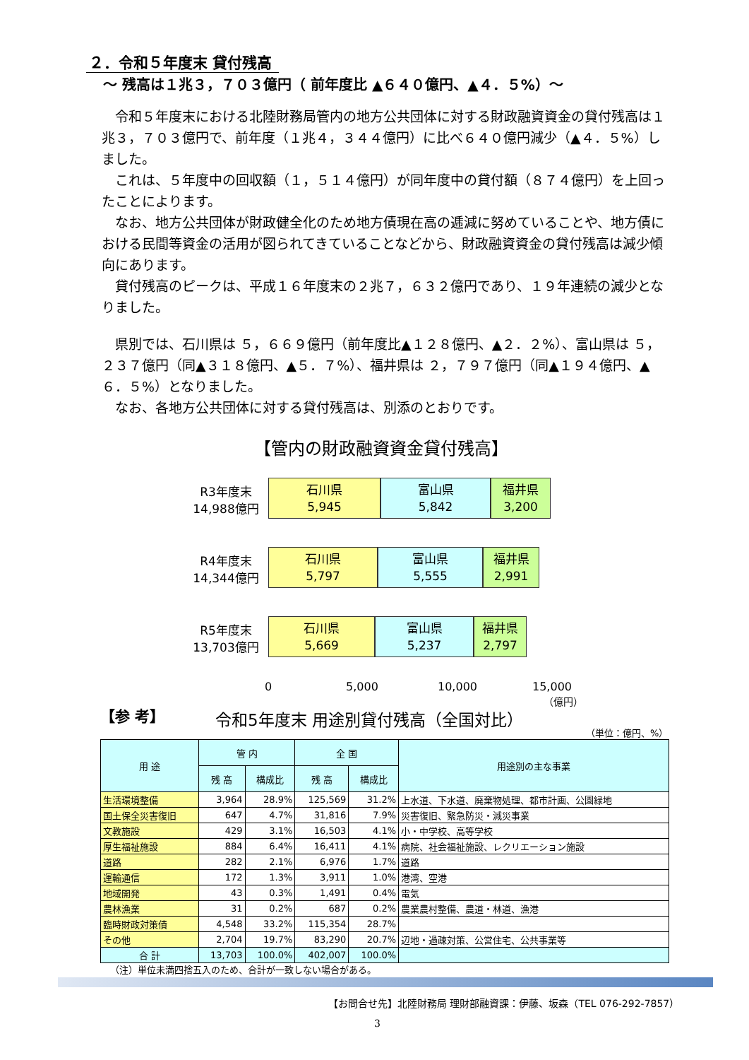２．令和５年度末 貸付残高
～ 残高は１兆３，７０３億円（ 前年度比 ▲６４０億円、▲４．５%）～
令和５年度末における北陸財務局管内の地方公共団体に対する財政融資資金の貸付残高は１兆３，７０３億円で、前年度（１兆４，３４４億円）に比べ６４０億円減少（▲４．５%）しました。
これは、５年度中の回収額（１，５１４億円）が同年度中の貸付額（８７４億円）を上回ったことによります。
なお、地方公共団体が財政健全化のため地方債現在高の逓減に努めていることや、地方債における民間等資金の活用が図られてきていることなどから、財政融資資金の貸付残高は減少傾向にあります。
貸付残高のピークは、平成１６年度末の２兆７，６３２億円であり、１９年連続の減少となりました。
県別では、石川県は ５，６６９億円（前年度比▲１２８億円、▲２．２%）、富山県は ５，２３７億円（同▲３１８億円、▲５．７%）、福井県は ２，７９７億円（同▲１９４億円、▲６．５%）となりました。
なお、各地方公共団体に対する貸付残高は、別添のとおりです。
【管内の財政融資資金貸付残高】
R3年度末
14,988億円
石川県
5,945
富山県
5,842
福井県
3,200
R4年度末
14,344億円
石川県
5,797
富山県
5,555
福井県
2,991
R5年度末
13,703億円
石川県
5,669
富山県
5,237
福井県
2,797
0 5,000 10,000 15,000
（億円）
【参 考】
令和5年度末 用途別貸付残高（全国対比）
（単位：億円、%）
| 用 途 | 管 内 | | 全 国 | | 用途別の主な事業 |
| --- | --- | --- | --- | --- | --- |
| | 残 高 | 構成比 | 残 高 | 構成比 | |
| 生活環境整備 | 3,964 | 28.9% | 125,569 | 31.2% | 上水道、下水道、廃棄物処理、都市計画、公園緑地 |
| 国土保全災害復旧 | 647 | 4.7% | 31,816 | 7.9% | 災害復旧、緊急防災・減災事業 |
| 文教施設 | 429 | 3.1% | 16,503 | 4.1% | 小・中学校、高等学校 |
| 厚生福祉施設 | 884 | 6.4% | 16,411 | 4.1% | 病院、社会福祉施設、レクリエーション施設 |
| 道路 | 282 | 2.1% | 6,976 | 1.7% | 道路 |
| 運輸通信 | 172 | 1.3% | 3,911 | 1.0% | 港湾、空港 |
| 地域開発 | 43 | 0.3% | 1,491 | 0.4% | 電気 |
| 農林漁業 | 31 | 0.2% | 687 | 0.2% | 農業農村整備、農道・林道、漁港 |
| 臨時財政対策債 | 4,548 | 33.2% | 115,354 | 28.7% | |
| その他 | 2,704 | 19.7% | 83,290 | 20.7% | 辺地・過疎対策、公営住宅、公共事業等 |
| 合 計 | 13,703 | 100.0% | 402,007 | 100.0% | |
（注）単位未満四捨五入のため、合計が一致しない場合がある。
【お問合せ先】北陸財務局 理財部融資課：伊藤、坂森（TEL 076-292-7857）
3